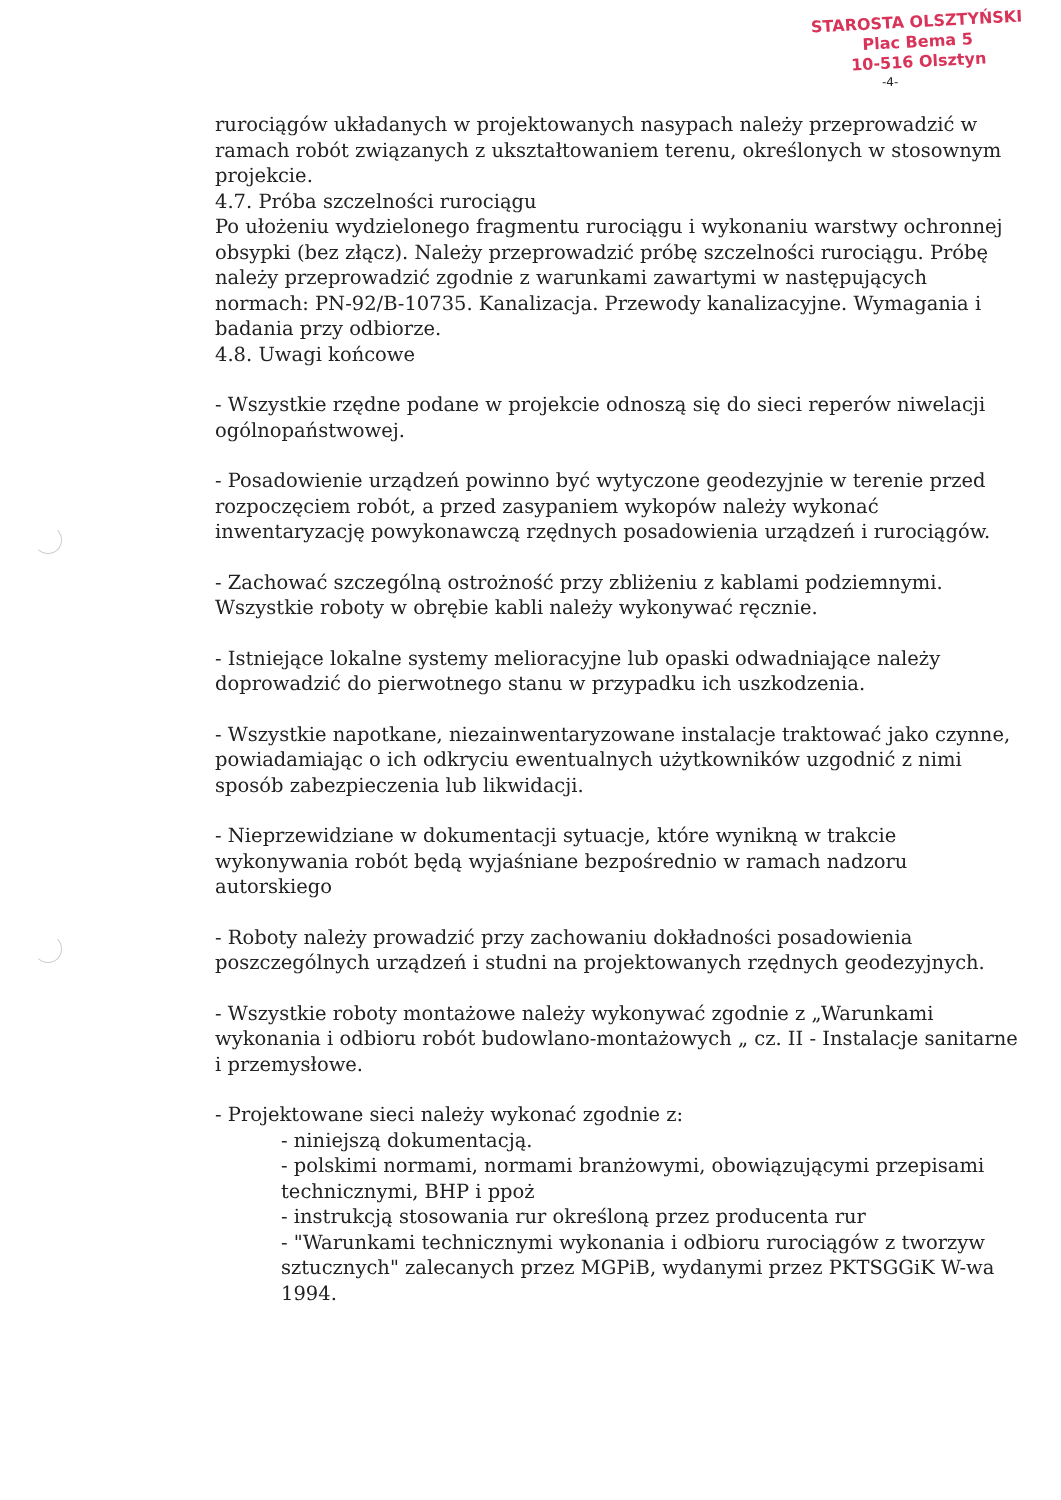STAROSTA OLSZTYŃSKI
Plac Bema 5
10-516 Olsztyn
-4-
rurociągów układanych w projektowanych nasypach należy przeprowadzić w ramach robót związanych z ukształtowaniem terenu, określonych w stosownym projekcie.
4.7. Próba szczelności rurociągu
Po ułożeniu wydzielonego fragmentu rurociągu i wykonaniu warstwy ochronnej obsypki (bez złącz). Należy przeprowadzić próbę szczelności rurociągu. Próbę należy przeprowadzić zgodnie z warunkami zawartymi w następujących normach: PN-92/B-10735. Kanalizacja. Przewody kanalizacyjne. Wymagania i badania przy odbiorze.
4.8. Uwagi końcowe
- Wszystkie rzędne podane w projekcie odnoszą się do sieci reperów niwelacji ogólnopaństwowej.
- Posadowienie urządzeń powinno być wytyczone geodezyjnie w terenie przed rozpoczęciem robót, a przed zasypaniem wykopów należy wykonać inwentaryzację powykonawczą rzędnych posadowienia urządzeń i rurociągów.
- Zachować szczególną ostrożność przy zbliżeniu z kablami podziemnymi. Wszystkie roboty w obrębie kabli należy wykonywać ręcznie.
- Istniejące lokalne systemy melioracyjne lub opaski odwadniające należy doprowadzić do pierwotnego stanu w przypadku ich uszkodzenia.
- Wszystkie napotkane, niezainwentaryzowane instalacje traktować jako czynne, powiadamiając o ich odkryciu ewentualnych użytkowników uzgodnić z nimi sposób zabezpieczenia lub likwidacji.
- Nieprzewidziane w dokumentacji sytuacje, które wynikną w trakcie wykonywania robót będą wyjaśniane bezpośrednio w ramach nadzoru autorskiego
- Roboty należy prowadzić przy zachowaniu dokładności posadowienia poszczególnych urządzeń i studni na projektowanych rzędnych geodezyjnych.
- Wszystkie roboty montażowe należy wykonywać zgodnie z „Warunkami wykonania i odbioru robót budowlano-montażowych „ cz. II - Instalacje sanitarne i przemysłowe.
- Projektowane sieci należy wykonać zgodnie z:
- niniejszą dokumentacją.
- polskimi normami, normami branżowymi, obowiązującymi przepisami technicznymi, BHP i ppoż
- instrukcją stosowania rur określoną przez producenta rur
- "Warunkami technicznymi wykonania i odbioru rurociągów z tworzyw sztucznych" zalecanych przez MGPiB, wydanymi przez PKTSGGiK W-wa 1994.